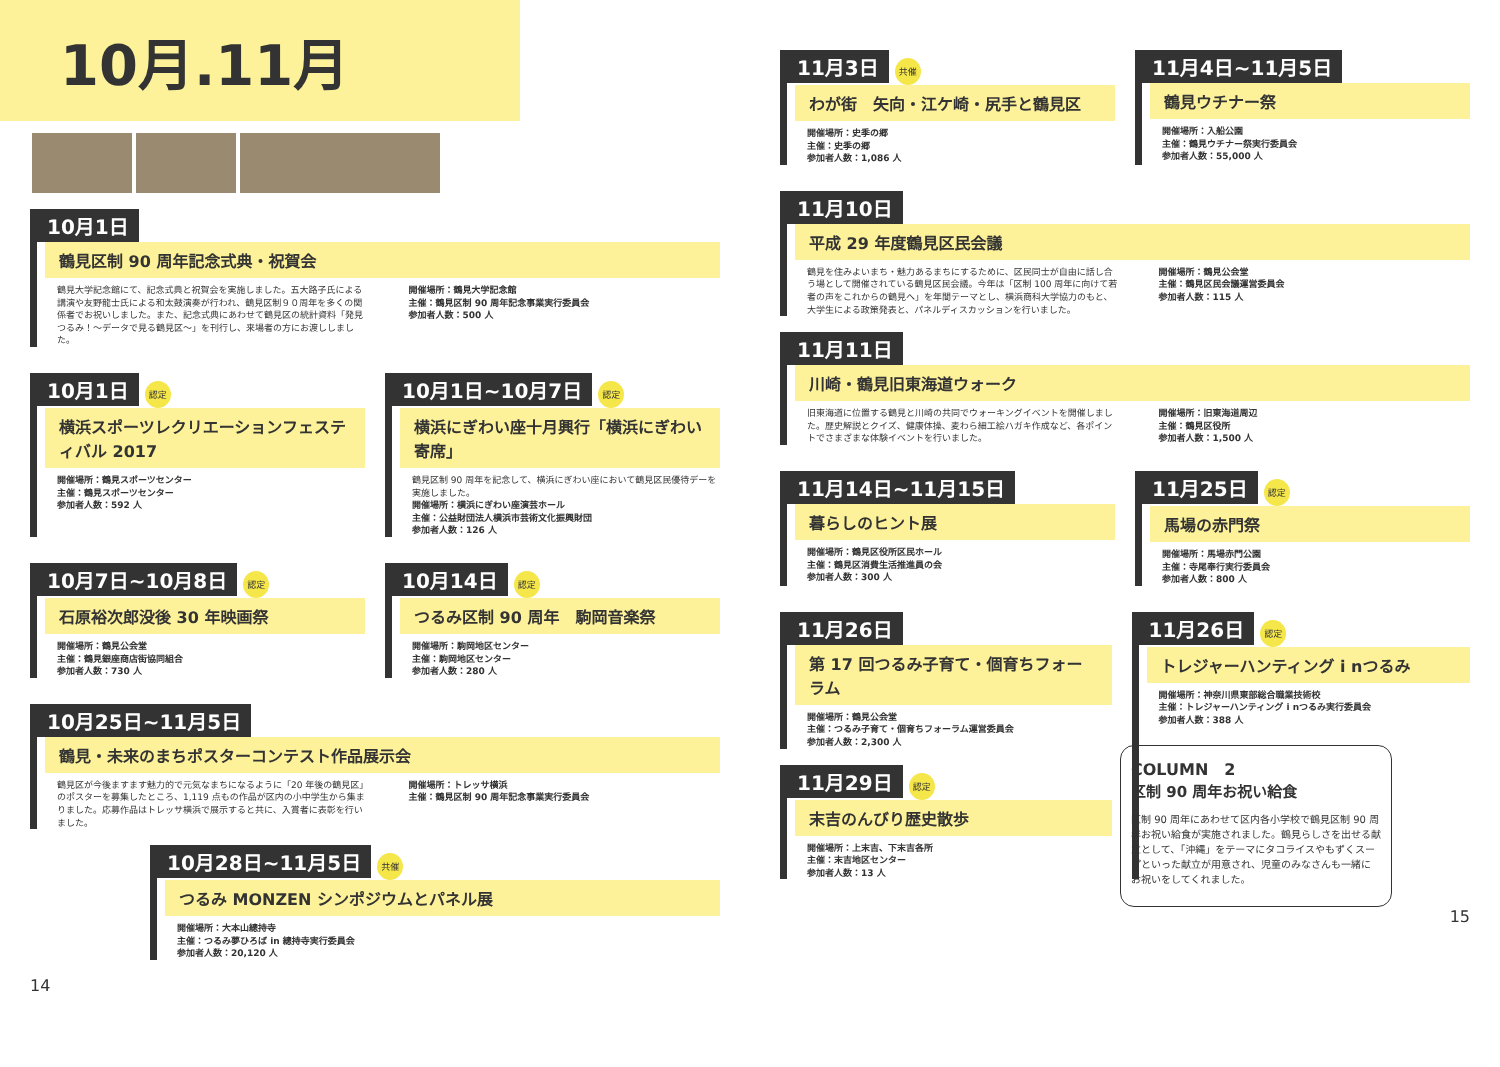10月.11月
10月1日
鶴見区制 90 周年記念式典・祝賀会
鶴見大学記念館にて、記念式典と祝賀会を実施しました。五大路子氏による講演や友野龍士氏による和太鼓演奏が行われ、鶴見区制９０周年を多くの関係者でお祝いしました。また、記念式典にあわせて鶴見区の統計資料「発見つるみ！～データで見る鶴見区～」を刊行し、来場者の方にお渡ししました。
開催場所：鶴見大学記念館
主催：鶴見区制 90 周年記念事業実行委員会
参加者人数：500 人
10月1日 認定
横浜スポーツレクリエーションフェスティバル 2017
開催場所：鶴見スポーツセンター
主催：鶴見スポーツセンター
参加者人数：592 人
10月1日~10月7日 認定
横浜にぎわい座十月興行「横浜にぎわい寄席」
鶴見区制 90 周年を記念して、横浜にぎわい座において鶴見区民優待デーを実施しました。
開催場所：横浜にぎわい座演芸ホール
主催：公益財団法人横浜市芸術文化振興財団
参加者人数：126 人
10月7日~10月8日 認定
石原裕次郎没後 30 年映画祭
開催場所：鶴見公会堂
主催：鶴見銀座商店街協同組合
参加者人数：730 人
10月14日 認定
つるみ区制 90 周年　駒岡音楽祭
開催場所：駒岡地区センター
主催：駒岡地区センター
参加者人数：280 人
10月25日~11月5日
鶴見・未来のまちポスターコンテスト作品展示会
鶴見区が今後ますます魅力的で元気なまちになるように「20 年後の鶴見区」のポスターを募集したところ、1,119 点もの作品が区内の小中学生から集まりました。応募作品はトレッサ横浜で展示すると共に、入賞者に表彰を行いました。
開催場所：トレッサ横浜
主催：鶴見区制 90 周年記念事業実行委員会
10月28日~11月5日 共催
つるみ MONZEN シンポジウムとパネル展
開催場所：大本山總持寺
主催：つるみ夢ひろば in 總持寺実行委員会
参加者人数：20,120 人
14
11月3日 共催
わが街　矢向・江ケ崎・尻手と鶴見区
開催場所：史季の郷
主催：史季の郷
参加者人数：1,086 人
11月4日~11月5日
鶴見ウチナー祭
開催場所：入船公園
主催：鶴見ウチナー祭実行委員会
参加者人数：55,000 人
11月10日
平成 29 年度鶴見区民会議
鶴見を住みよいまち・魅力あるまちにするために、区民同士が自由に話し合う場として開催されている鶴見区民会議。今年は「区制 100 周年に向けて若者の声をこれからの鶴見へ」を年間テーマとし、横浜商科大学協力のもと、大学生による政策発表と、パネルディスカッションを行いました。
開催場所：鶴見公会堂
主催：鶴見区民会議運営委員会
参加者人数：115 人
11月11日
川崎・鶴見旧東海道ウォーク
旧東海道に位置する鶴見と川崎の共同でウォーキングイベントを開催しました。歴史解説とクイズ、健康体操、麦わら細工絵ハガキ作成など、各ポイントでさまざまな体験イベントを行いました。
開催場所：旧東海道周辺
主催：鶴見区役所
参加者人数：1,500 人
11月14日~11月15日
暮らしのヒント展
開催場所：鶴見区役所区民ホール
主催：鶴見区消費生活推進員の会
参加者人数：300 人
11月25日 認定
馬場の赤門祭
開催場所：馬場赤門公園
主催：寺尾奉行実行委員会
参加者人数：800 人
11月26日
第 17 回つるみ子育て・個育ちフォーラム
開催場所：鶴見公会堂
主催：つるみ子育て・個育ちフォーラム運営委員会
参加者人数：2,300 人
11月29日 認定
末吉のんびり歴史散歩
開催場所：上末吉、下末吉各所
主催：末吉地区センター
参加者人数：13 人
11月26日 認定
トレジャーハンティング i nつるみ
開催場所：神奈川県東部総合職業技術校
主催：トレジャーハンティング i nつるみ実行委員会
参加者人数：388 人
COLUMN　2
区制 90 周年お祝い給食
区制 90 周年にあわせて区内各小学校で鶴見区制 90 周年お祝い給食が実施されました。鶴見らしさを出せる献立として、「沖縄」をテーマにタコライスやもずくスープといった献立が用意され、児童のみなさんも一緒にお祝いをしてくれました。
15